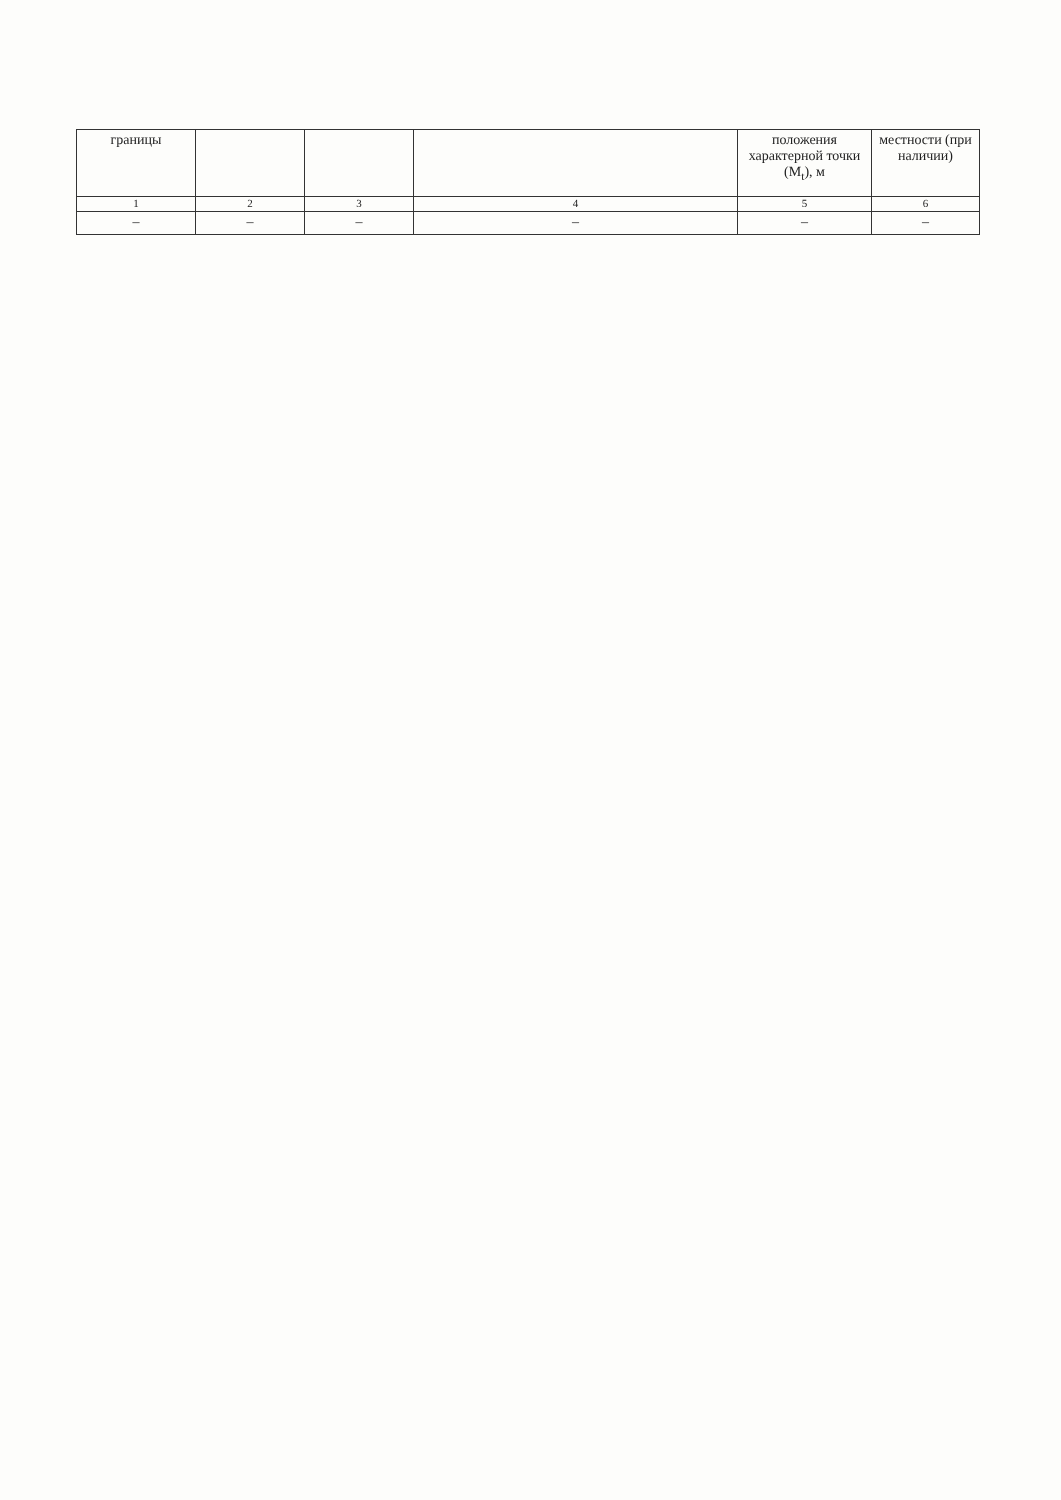| границы | | | | положения характерной точки (M<sub>t</sub>), м | местности (при наличии) |
| 1 | 2 | 3 | 4 | 5 | 6 |
| – | – | – | – | – | – |